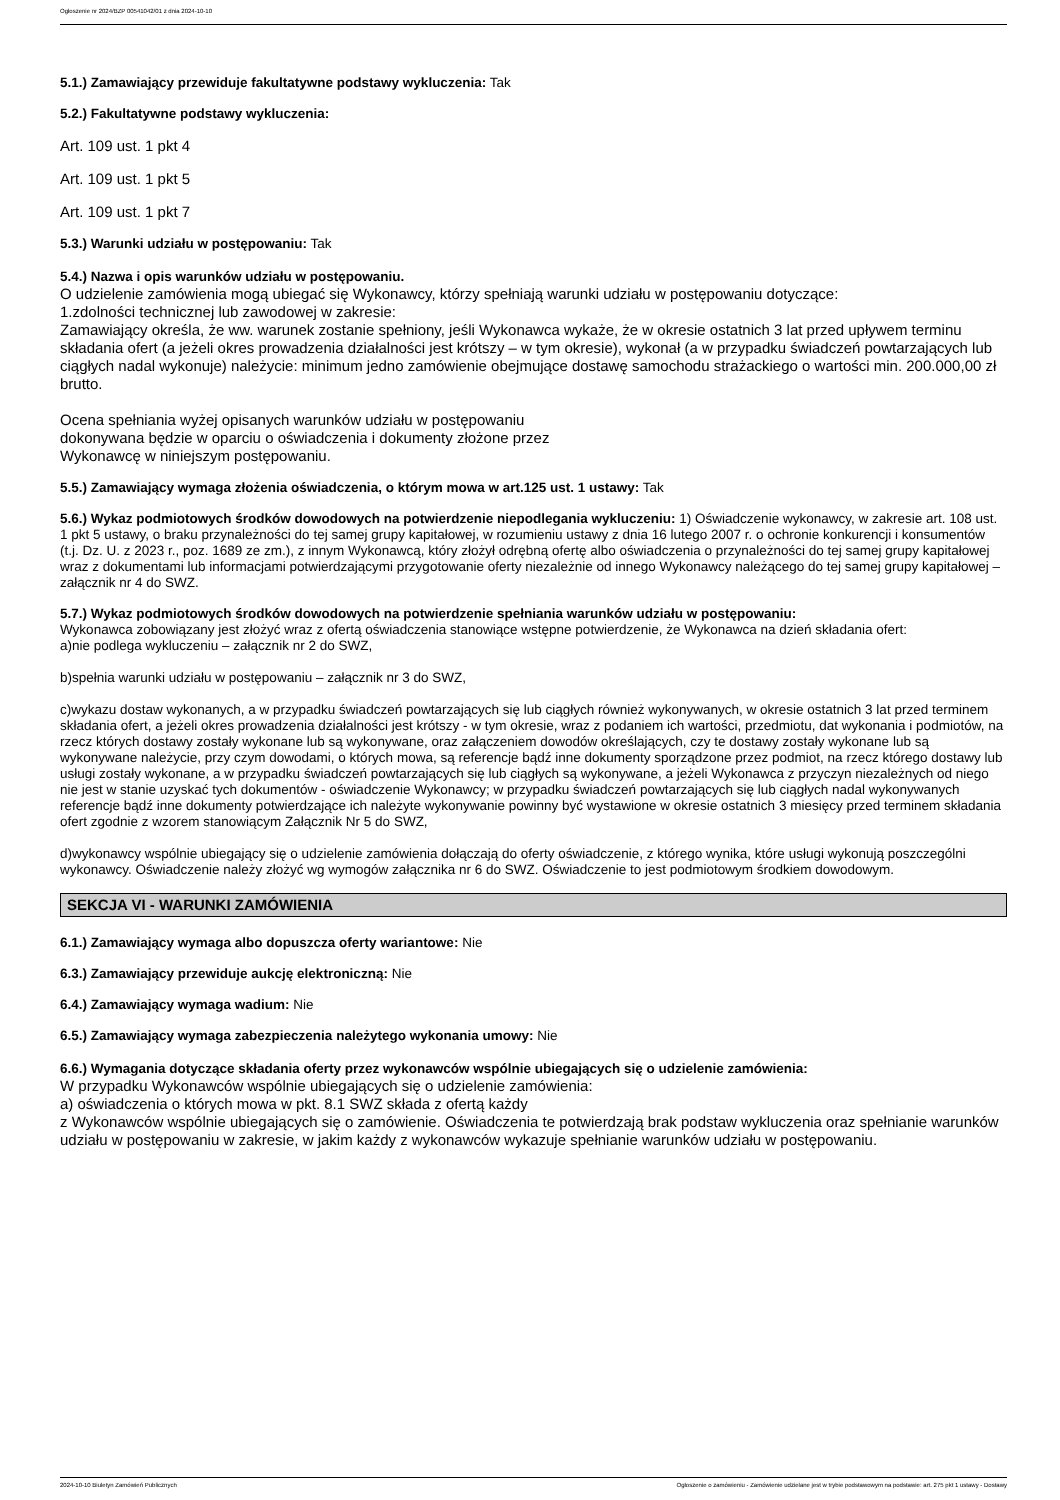Ogłoszenie nr 2024/BZP 00541042/01 z dnia 2024-10-10
5.1.) Zamawiający przewiduje fakultatywne podstawy wykluczenia: Tak
5.2.) Fakultatywne podstawy wykluczenia:
Art. 109 ust. 1 pkt 4
Art. 109 ust. 1 pkt 5
Art. 109 ust. 1 pkt 7
5.3.) Warunki udziału w postępowaniu: Tak
5.4.) Nazwa i opis warunków udziału w postępowaniu.
O udzielenie zamówienia mogą ubiegać się Wykonawcy, którzy spełniają warunki udziału w postępowaniu dotyczące:
1.zdolności technicznej lub zawodowej w zakresie:
Zamawiający określa, że ww. warunek zostanie spełniony, jeśli Wykonawca wykaże, że w okresie ostatnich 3 lat przed upływem terminu składania ofert (a jeżeli okres prowadzenia działalności jest krótszy – w tym okresie), wykonał (a w przypadku świadczeń powtarzających lub ciągłych nadal wykonuje) należycie: minimum jedno zamówienie obejmujące dostawę samochodu strażackiego o wartości min. 200.000,00 zł brutto.
Ocena spełniania wyżej opisanych warunków udziału w postępowaniu
dokonywana będzie w oparciu o oświadczenia i dokumenty złożone przez
Wykonawcę w niniejszym postępowaniu.
5.5.) Zamawiający wymaga złożenia oświadczenia, o którym mowa w art.125 ust. 1 ustawy: Tak
5.6.) Wykaz podmiotowych środków dowodowych na potwierdzenie niepodlegania wykluczeniu: 1) Oświadczenie wykonawcy, w zakresie art. 108 ust. 1 pkt 5 ustawy, o braku przynależności do tej samej grupy kapitałowej, w rozumieniu ustawy z dnia 16 lutego 2007 r. o ochronie konkurencji i konsumentów (t.j. Dz. U. z 2023 r., poz. 1689 ze zm.), z innym Wykonawcą, który złożył odrębną ofertę albo oświadczenia o przynależności do tej samej grupy kapitałowej wraz z dokumentami lub informacjami potwierdzającymi przygotowanie oferty niezależnie od innego Wykonawcy należącego do tej samej grupy kapitałowej – załącznik nr 4 do SWZ.
5.7.) Wykaz podmiotowych środków dowodowych na potwierdzenie spełniania warunków udziału w postępowaniu:
Wykonawca zobowiązany jest złożyć wraz z ofertą oświadczenia stanowiące wstępne potwierdzenie, że Wykonawca na dzień składania ofert:
a)nie podlega wykluczeniu – załącznik nr 2 do SWZ,
b)spełnia warunki udziału w postępowaniu – załącznik nr 3 do SWZ,
c)wykazu dostaw wykonanych, a w przypadku świadczeń powtarzających się lub ciągłych również wykonywanych, w okresie ostatnich 3 lat przed terminem składania ofert, a jeżeli okres prowadzenia działalności jest krótszy - w tym okresie, wraz z podaniem ich wartości, przedmiotu, dat wykonania i podmiotów, na rzecz których dostawy zostały wykonane lub są wykonywane, oraz załączeniem dowodów określających, czy te dostawy zostały wykonane lub są wykonywane należycie, przy czym dowodami, o których mowa, są referencje bądź inne dokumenty sporządzone przez podmiot, na rzecz którego dostawy lub usługi zostały wykonane, a w przypadku świadczeń powtarzających się lub ciągłych są wykonywane, a jeżeli Wykonawca z przyczyn niezależnych od niego nie jest w stanie uzyskać tych dokumentów - oświadczenie Wykonawcy; w przypadku świadczeń powtarzających się lub ciągłych nadal wykonywanych referencje bądź inne dokumenty potwierdzające ich należyte wykonywanie powinny być wystawione w okresie ostatnich 3 miesięcy przed terminem składania ofert zgodnie z wzorem stanowiącym Załącznik Nr 5 do SWZ,
d)wykonawcy wspólnie ubiegający się o udzielenie zamówienia dołączają do oferty oświadczenie, z którego wynika, które usługi wykonują poszczególni wykonawcy. Oświadczenie należy złożyć wg wymogów załącznika nr 6 do SWZ. Oświadczenie to jest podmiotowym środkiem dowodowym.
SEKCJA VI - WARUNKI ZAMÓWIENIA
6.1.) Zamawiający wymaga albo dopuszcza oferty wariantowe: Nie
6.3.) Zamawiający przewiduje aukcję elektroniczną: Nie
6.4.) Zamawiający wymaga wadium: Nie
6.5.) Zamawiający wymaga zabezpieczenia należytego wykonania umowy: Nie
6.6.) Wymagania dotyczące składania oferty przez wykonawców wspólnie ubiegających się o udzielenie zamówienia:
W przypadku Wykonawców wspólnie ubiegających się o udzielenie zamówienia:
a) oświadczenia o których mowa w pkt. 8.1 SWZ składa z ofertą każdy
z Wykonawców wspólnie ubiegających się o zamówienie. Oświadczenia te potwierdzają brak podstaw wykluczenia oraz spełnianie warunków udziału w postępowaniu w zakresie, w jakim każdy z wykonawców wykazuje spełnianie warunków udziału w postępowaniu.
2024-10-10 Biuletyn Zamówień Publicznych Ogłoszenie o zamówieniu - Zamówienie udzielane jest w trybie podstawowym na podstawie: art. 275 pkt 1 ustawy - Dostawy